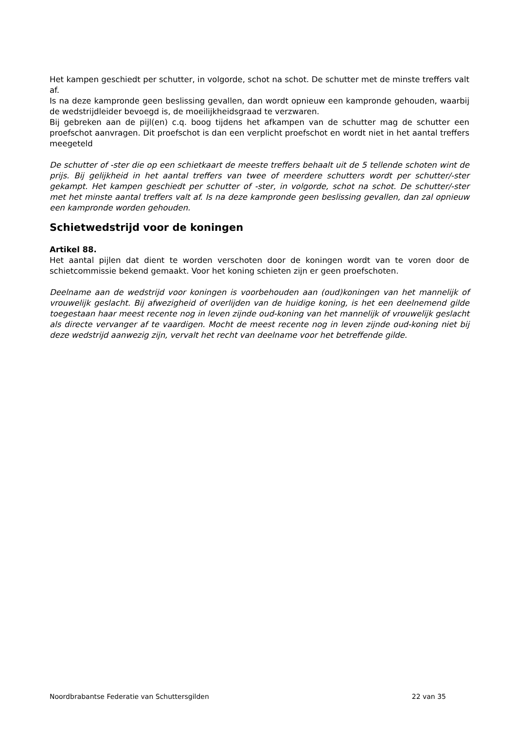Het kampen geschiedt per schutter, in volgorde, schot na schot. De schutter met de minste treffers valt af.
Is na deze kampronde geen beslissing gevallen, dan wordt opnieuw een kampronde gehouden, waarbij de wedstrijdleider bevoegd is, de moeilijkheidsgraad te verzwaren.
Bij gebreken aan de pijl(en) c.q. boog tijdens het afkampen van de schutter mag de schutter een proefschot aanvragen. Dit proefschot is dan een verplicht proefschot en wordt niet in het aantal treffers meegeteld
De schutter of -ster die op een schietkaart de meeste treffers behaalt uit de 5 tellende schoten wint de prijs. Bij gelijkheid in het aantal treffers van twee of meerdere schutters wordt per schutter/-ster gekampt. Het kampen geschiedt per schutter of -ster, in volgorde, schot na schot. De schutter/-ster met het minste aantal treffers valt af. Is na deze kampronde geen be­slissing gevallen, dan zal opnieuw een kampronde worden gehouden.
Schietwedstrijd voor de koningen
Artikel 88.
Het aantal pijlen dat dient te worden verschoten door de koningen wordt van te voren door de schietcommissie bekend gemaakt. Voor het koning schieten zijn er geen proefschoten.
Deelname aan de wedstrijd voor koningen is voorbehouden aan (oud)koningen van het man­nelijk of vrouwelijk geslacht. Bij afwezigheid of overlijden van de huidige koning, is het een deelnemend gilde toegestaan haar meest recente nog in leven zijnde oud-koning van het man­nelijk of vrouwelijk geslacht als directe vervanger af te vaardigen. Mocht de meest recente nog in leven zijnde oud-koning niet bij deze wedstrijd aanwezig zijn, vervalt het recht van deelna­me voor het betreffende gilde.
Noordbrabantse Federatie van Schuttersgilden 22 van 35